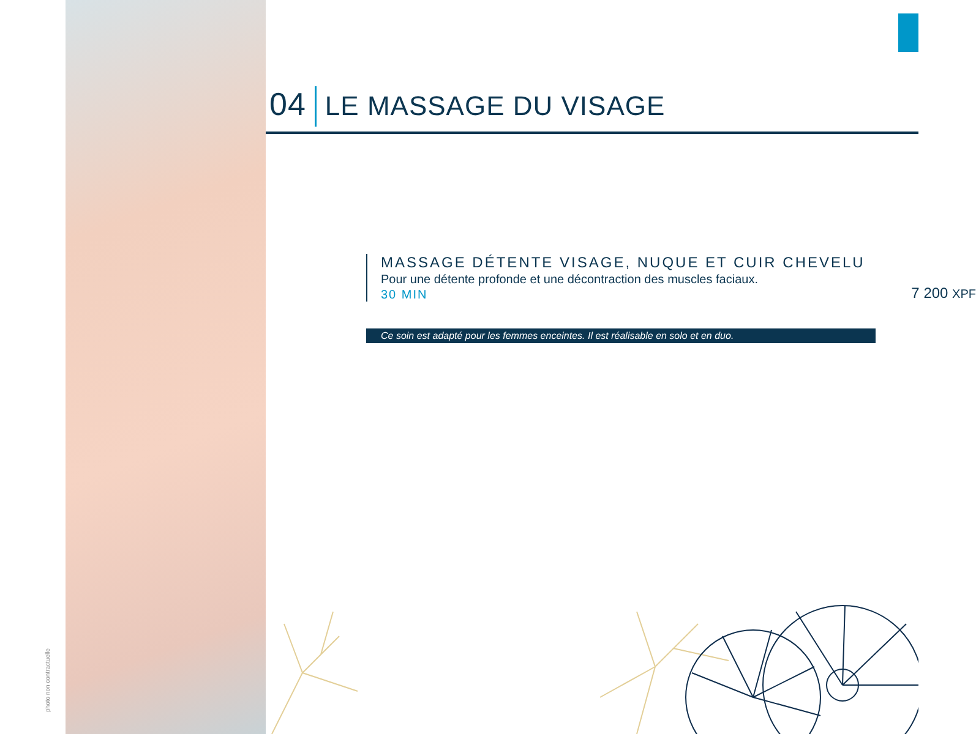photo non contractuelle
04 LE MASSAGE DU VISAGE
MASSAGE DÉTENTE VISAGE, NUQUE ET CUIR CHEVELU
Pour une détente profonde et une décontraction des muscles faciaux.
30 MIN
7 200 XPF
Ce soin est adapté pour les femmes enceintes. Il est réalisable en solo et en duo.